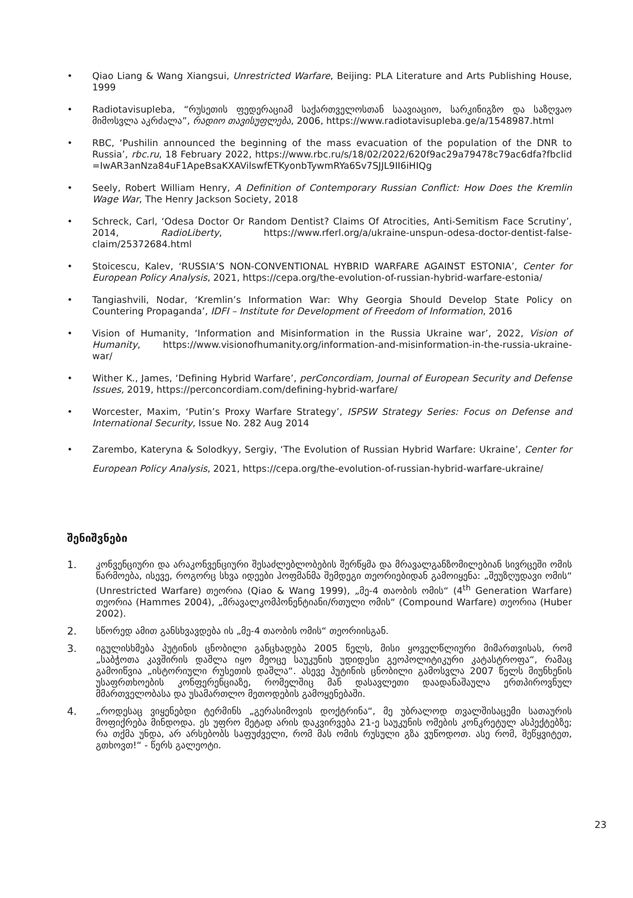• Qiao Liang & Wang Xiangsui, Unrestricted Warfare, Beijing: PLA Literature and Arts Publishing House, 1999
• Radiotavisupleba, “რუსეთის ფედერაციამ საქართველოსთან საავიაციო, სარკინიგზო და საზღვაო მიმოსვლა აკრძალა”, რადიო თავისუფლება, 2006, https://www.radiotavisupleba.ge/a/1548987.html
• RBC, ‘Pushilin announced the beginning of the mass evacuation of the population of the DNR to Russia’, rbc.ru, 18 February 2022, https://www.rbc.ru/s/18/02/2022/620f9ac29a79478c79ac6dfa?fbclid =IwAR3anNza84uF1ApeBsaKXAVilswfETKyonbTywmRYa6Sv7SJJL9II6iHIQg
• Seely, Robert William Henry, A Definition of Contemporary Russian Conflict: How Does the Kremlin Wage War, The Henry Jackson Society, 2018
• Schreck, Carl, ‘Odesa Doctor Or Random Dentist? Claims Of Atrocities, Anti-Semitism Face Scrutiny’, 2014, RadioLiberty, https://www.rferl.org/a/ukraine-unspun-odesa-doctor-dentist-false-claim/25372684.html
• Stoicescu, Kalev, ‘RUSSIA’S NON-CONVENTIONAL HYBRID WARFARE AGAINST ESTONIA’, Center for European Policy Analysis, 2021, https://cepa.org/the-evolution-of-russian-hybrid-warfare-estonia/
• Tangiashvili, Nodar, ‘Kremlin’s Information War: Why Georgia Should Develop State Policy on Countering Propaganda’, IDFI – Institute for Development of Freedom of Information, 2016
• Vision of Humanity, ‘Information and Misinformation in the Russia Ukraine war’, 2022, Vision of Humanity, https://www.visionofhumanity.org/information-and-misinformation-in-the-russia-ukraine-war/
• Wither K., James, ‘Defining Hybrid Warfare’, perConcordiam, Journal of European Security and Defense Issues, 2019, https://perconcordiam.com/defining-hybrid-warfare/
• Worcester, Maxim, ‘Putin’s Proxy Warfare Strategy’, ISPSW Strategy Series: Focus on Defense and International Security, Issue No. 282 Aug 2014
• Zarembo, Kateryna & Solodkyy, Sergiy, ‘The Evolution of Russian Hybrid Warfare: Ukraine’, Center for European Policy Analysis, 2021, https://cepa.org/the-evolution-of-russian-hybrid-warfare-ukraine/
შენიშვნები
1. კონვენციური და არაკონვენციური შესაძლებლობების შერწყმა და მრავალგანზომილებიან სივრცეში ომის წარმოება, ისევე, როგორც სხვა იდეები ჰოფმანმა შემდეგი თეორიებიდან გამოიყენა: „შეუზღუდავი ომის“ (Unrestricted Warfare) თეორია (Qiao & Wang 1999), „მე-4 თაობის ომის“ (4<sup>th</sup> Generation Warfare) თეორია (Hammes 2004), „მრავალკომპონენტიანი/რთული ომის“ (Compound Warfare) თეორია (Huber 2002).
2. სწორედ ამით განსხვავდება ის „მე-4 თაობის ომის“ თეორიისგან.
3. იგულისხმება პუტინის ცნობილი განცხადება 2005 წელს, მისი ყოველწლიური მიმართვისას, რომ „საბჭოთა კავშირის დაშლა იყო მეოცე საუკუნის უდიდესი გეოპოლიტიკური კატასტროფა“, რამაც გამოიწვია „ისტორიული რუსეთის დაშლა“. ასევე პუტინის ცნობილი გამოსვლა 2007 წელს მიუნხენის უსაფრთხოების კონფერენციაზე, რომელშიც მან დასავლეთი დაადანაშაულა ერთპიროვნულ მმართველობასა და უსამართლო მეთოდების გამოყენებაში.
4. „როდესაც ვიყენებდი ტერმინს „გერასიმოვის დოქტრინა“, მე უბრალოდ თვალშისაცემი სათაურის მოფიქრება მინდოდა. ეს უფრო მეტად არის დაკვირვება 21-ე საუკუნის ომების კონკრეტულ ასპექტებზე; რა თქმა უნდა, არ არსებობს საფუძველი, რომ მას ომის რუსული გზა ვუწოდოთ. ასე რომ, შეწყვიტეთ, გთხოვთ!“ - წერს გალეოტი.
23